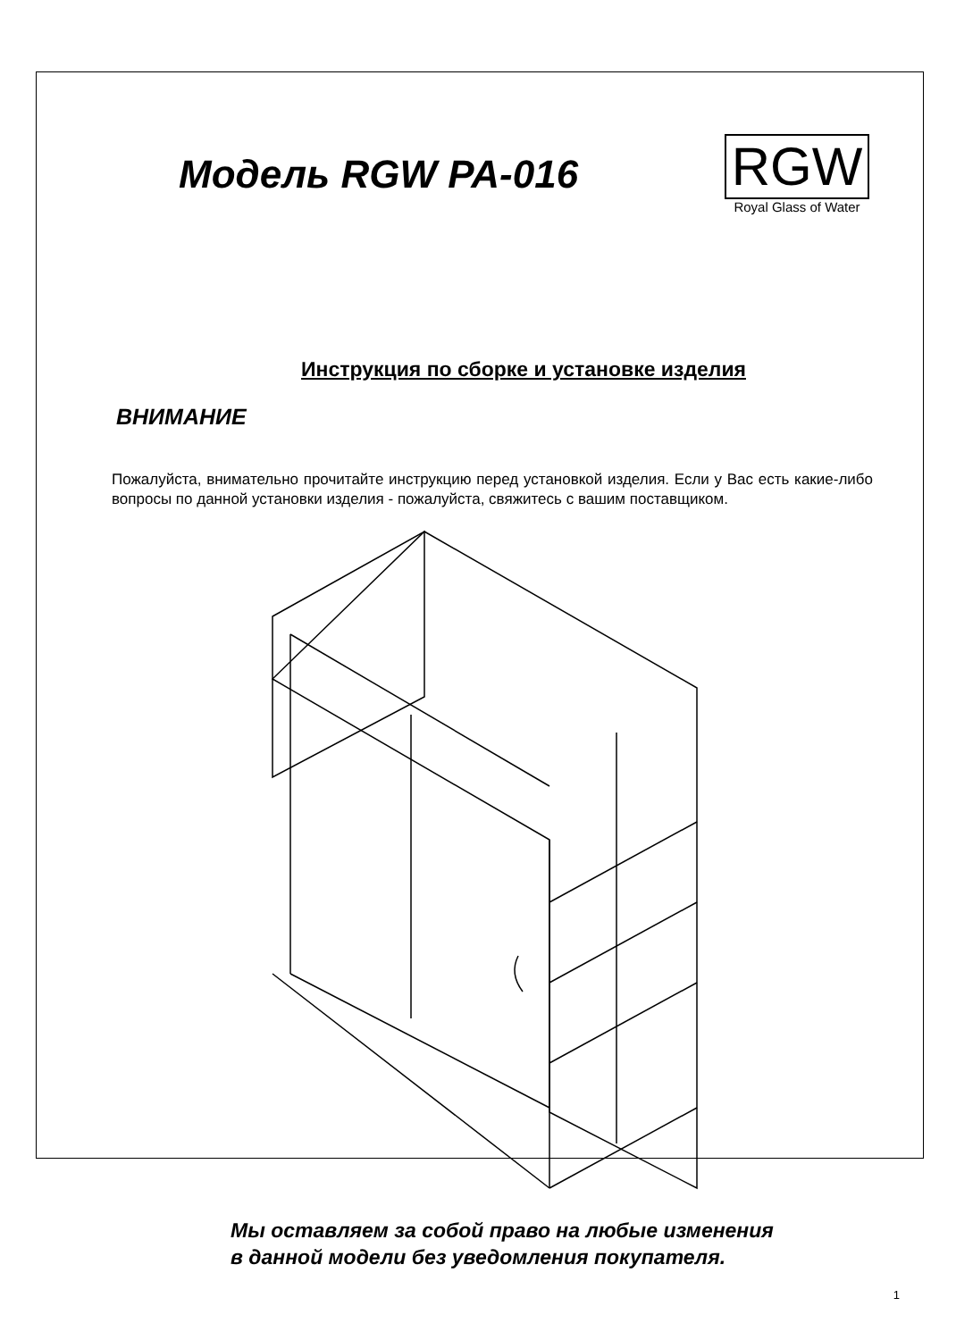Модель RGW PA-016
RGW
Royal Glass of Water
Инструкция по сборке и установке изделия
ВНИМАНИЕ
Пожалуйста, внимательно прочитайте инструкцию перед установкой изделия. Если у Вас есть какие-либо вопросы по данной установки изделия - пожалуйста, свяжитесь с вашим поставщиком.
Мы оставляем за собой право на любые изменения
в данной модели без уведомления покупателя.
1